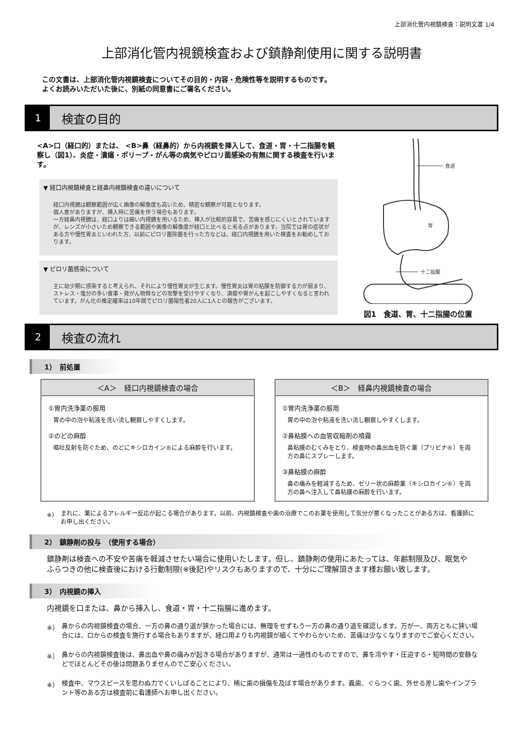上部消化管内視鏡検査：説明文書 1/4
上部消化管内視鏡検査および鎮静剤使用に関する説明書
この文書は、上部消化管内視鏡検査についてその目的・内容・危険性等を説明するものです。
よくお読みいただいた後に、別紙の同意書にご署名ください。
1
検査の目的
<A>口（経口的）または、 <B>鼻（経鼻的）から内視鏡を挿入して、食道・胃・十二指腸を観察し（図1）、炎症・潰瘍・ポリープ・がん等の病気やピロリ菌感染の有無に関する検査を行います。
▼ 経口内視鏡検査と経鼻内視鏡検査の違いについて
経口内視鏡は観察範囲が広く画像の解像度も高いため、精密な観察が可能となります。
個人差がありますが、挿入時に苦痛を伴う場合もあります。
一方経鼻内視鏡は、経口よりは細い内視鏡を用いるため、挿入が比較的容易で、苦痛を感じにくいとされていますが、レンズが小さいため観察できる範囲や画像の解像度が経口と比べると劣る点があります。当院では胃の症状がある方や慢性胃炎といわれた方、以前にピロリ菌除菌を行った方などは、経口内視鏡を用いた検査をお勧めしております。
▼ ピロリ菌感染について
主に幼少期に感染すると考えられ、それにより慢性胃炎が生じます。慢性胃炎は胃の粘膜を防御する力が弱まり、ストレス・塩分の多い食事・発がん物質などの攻撃を受けやすくなり、潰瘍や胃がんを起こしやすくなると言われています。がん化の推定確率は10年間でピロリ菌陽性者20人に1人との報告がございます。
食道
胃
十二指腸
図1　食道、胃、十二指腸の位置
2
検査の流れ
1）　前処置
＜A＞　経口内視鏡検査の場合
①胃内洗浄薬の服用
胃の中の泡や粘液を洗い流し観察しやすくします。
②のどの麻酔
嘔吐反射を防ぐため、のどにキシロカイン®による麻酔を行います。
＜B＞　経鼻内視鏡検査の場合
①胃内洗浄薬の服用
胃の中の泡や粘液を洗い流し観察しやすくします。
②鼻粘膜への血管収縮剤の噴霧
鼻粘膜のむくみをとり、検査時の鼻出血を防ぐ薬（プリビナ®）を両方の鼻にスプレーします。
③鼻粘膜の麻酔
鼻の痛みを軽減するため、ゼリー状の麻酔薬（キシロカイン®）を両方の鼻へ注入して鼻粘膜の麻酔を行います。
※） まれに、薬によるアレルギー反応が起こる場合があります。以前、内視鏡検査や歯の治療でこのお薬を使用して気分が悪くなったことがある方は、看護師にお申し出ください。
2）　鎮静剤の投与　（使用する場合）
鎮静剤は検査への不安や苦痛を軽減させたい場合に使用いたします。但し、鎮静剤の使用にあたっては、年齢制限及び、眠気やふらつきの他に検査後における行動制限(※後記)やリスクもありますので、十分にご理解頂きます様お願い致します。
3）　内視鏡の挿入
内視鏡を口または、鼻から挿入し、食道・胃・十二指腸に進めます。
※） 鼻からの内視鏡検査の場合、一方の鼻の通り道が狭かった場合には、無理をせずもう一方の鼻の通り道を確認します。万が一、両方ともに狭い場合には、口からの検査を施行する場合もありますが、経口用よりも内視鏡が細くてやわらかいため、苦痛は少なくなりますのでご安心ください。
※） 鼻からの内視鏡検査後は、鼻出血や鼻の痛みが起きる場合がありますが、通常は一過性のものですので、鼻を冷やす・圧迫する・短時間の安静などでほとんどその後は問題ありませんのでご安心ください。
※） 検査中、マウスピースを思わぬ力でくいしばることにより、稀に歯の損傷を及ぼす場合があります。義歯、ぐらつく歯、外せる差し歯やインプラント等のある方は検査前に看護師へお申し出ください。